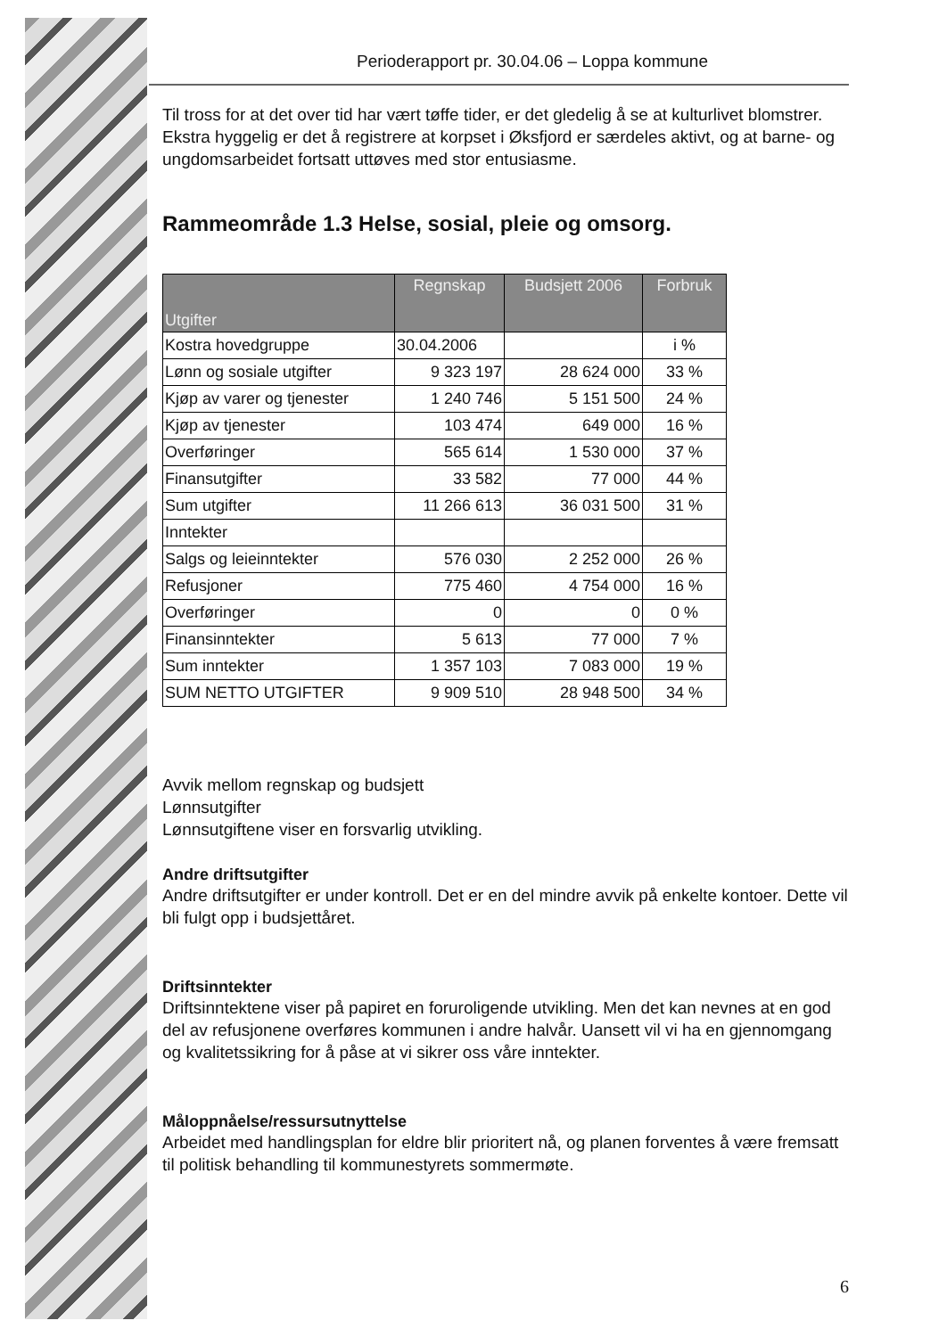Perioderapport pr. 30.04.06 – Loppa kommune
Til tross for at det over tid har vært tøffe tider, er det gledelig å se at kulturlivet blomstrer. Ekstra hyggelig er det å registrere at korpset i Øksfjord er særdeles aktivt, og at barne- og ungdomsarbeidet fortsatt uttøves med stor entusiasme.
Rammeområde 1.3 Helse, sosial, pleie og omsorg.
| Utgifter | Regnskap | Budsjett 2006 | Forbruk |
| --- | --- | --- | --- |
| Kostra hovedgruppe | 30.04.2006 | | i % |
| Lønn og sosiale utgifter | 9 323 197 | 28 624 000 | 33 % |
| Kjøp av varer og tjenester | 1 240 746 | 5 151 500 | 24 % |
| Kjøp av tjenester | 103 474 | 649 000 | 16 % |
| Overføringer | 565 614 | 1 530 000 | 37 % |
| Finansutgifter | 33 582 | 77 000 | 44 % |
| Sum utgifter | 11 266 613 | 36 031 500 | 31 % |
| Inntekter | | | |
| Salgs og leieinntekter | 576 030 | 2 252 000 | 26 % |
| Refusjoner | 775 460 | 4 754 000 | 16 % |
| Overføringer | 0 | 0 | 0 % |
| Finansinntekter | 5 613 | 77 000 | 7 % |
| Sum inntekter | 1 357 103 | 7 083 000 | 19 % |
| SUM NETTO UTGIFTER | 9 909 510 | 28 948 500 | 34 % |
Avvik mellom regnskap og budsjett
Lønnsutgifter
Lønnsutgiftene viser en forsvarlig utvikling.
Andre driftsutgifter
Andre driftsutgifter er under kontroll. Det er en del mindre avvik på enkelte kontoer. Dette vil bli fulgt opp i budsjettåret.
Driftsinntekter
Driftsinntektene viser på papiret en foruroligende utvikling. Men det kan nevnes at en god del av refusjonene overføres kommunen i andre halvår. Uansett vil vi ha en gjennomgang og kvalitetssikring for å påse at vi sikrer oss våre inntekter.
Måloppnåelse/ressursutnyttelse
Arbeidet med handlingsplan for eldre blir prioritert nå, og planen forventes å være fremsatt til politisk behandling til kommunestyrets sommermøte.
6